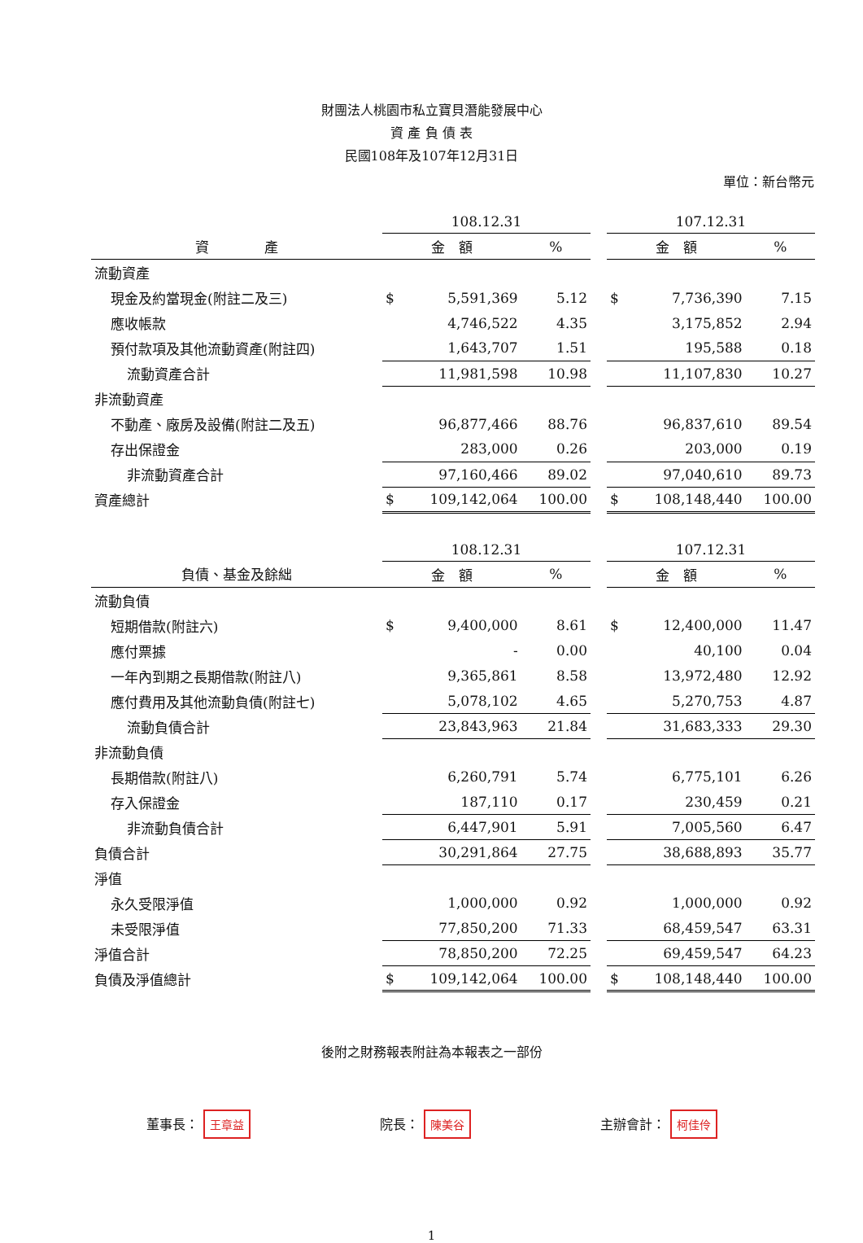財團法人桃園市私立寶貝潛能發展中心
資 產 負 債 表
民國108年及107年12月31日
單位：新台幣元
| | 108.12.31 | | | | 107.12.31 | | |
| 資 產 | 金 額 | | % | | 金 額 | | % |
| 流動資產 | | | | | | | |
| 現金及約當現金(附註二及三) | $ | 5,591,369 | 5.12 | | $ | 7,736,390 | 7.15 |
| 應收帳款 | | 4,746,522 | 4.35 | | | 3,175,852 | 2.94 |
| 預付款項及其他流動資產(附註四) | | 1,643,707 | 1.51 | | | 195,588 | 0.18 |
| 流動資產合計 | | 11,981,598 | 10.98 | | | 11,107,830 | 10.27 |
| 非流動資產 | | | | | | | |
| 不動產、廠房及設備(附註二及五) | | 96,877,466 | 88.76 | | | 96,837,610 | 89.54 |
| 存出保證金 | | 283,000 | 0.26 | | | 203,000 | 0.19 |
| 非流動資產合計 | | 97,160,466 | 89.02 | | | 97,040,610 | 89.73 |
| 資產總計 | $ | 109,142,064 | 100.00 | | $ | 108,148,440 | 100.00 |
| | 108.12.31 | | | | 107.12.31 | | |
| 負債、基金及餘絀 | 金 額 | | % | | 金 額 | | % |
| 流動負債 | | | | | | | |
| 短期借款(附註六) | $ | 9,400,000 | 8.61 | | $ | 12,400,000 | 11.47 |
| 應付票據 | | - | 0.00 | | | 40,100 | 0.04 |
| 一年內到期之長期借款(附註八) | | 9,365,861 | 8.58 | | | 13,972,480 | 12.92 |
| 應付費用及其他流動負債(附註七) | | 5,078,102 | 4.65 | | | 5,270,753 | 4.87 |
| 流動負債合計 | | 23,843,963 | 21.84 | | | 31,683,333 | 29.30 |
| 非流動負債 | | | | | | | |
| 長期借款(附註八) | | 6,260,791 | 5.74 | | | 6,775,101 | 6.26 |
| 存入保證金 | | 187,110 | 0.17 | | | 230,459 | 0.21 |
| 非流動負債合計 | | 6,447,901 | 5.91 | | | 7,005,560 | 6.47 |
| 負債合計 | | 30,291,864 | 27.75 | | | 38,688,893 | 35.77 |
| 淨值 | | | | | | | |
| 永久受限淨值 | | 1,000,000 | 0.92 | | | 1,000,000 | 0.92 |
| 未受限淨值 | | 77,850,200 | 71.33 | | | 68,459,547 | 63.31 |
| 淨值合計 | | 78,850,200 | 72.25 | | | 69,459,547 | 64.23 |
| 負債及淨值總計 | $ | 109,142,064 | 100.00 | | $ | 108,148,440 | 100.00 |
後附之財務報表附註為本報表之一部份
董事長： 王章益
院長： 陳美谷
主辦會計： 柯佳伶
1